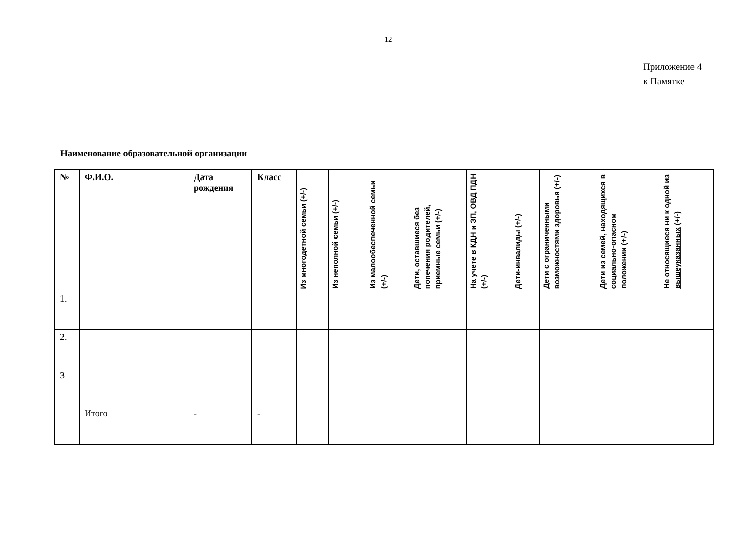12
Приложение 4
к Памятке
Наименование образовательной организации
| № | Ф.И.О. | Дата рождения | Класс | Из многодетной семьи (+/-) | Из неполной семьи (+/-) | Из малообеспеченной семьи (+/-) | Дети, оставшиеся без попечения родителей, приемные семьи (+/-) | На учете в КДН и ЗП, ОВД ПДН (+/-) | Дети-инвалиды (+/-) | Дети с ограниченными возможностями здоровья (+/-) | Дети из семей, находящихся в социально-опасном положении (+/-) | Не относящиеся ни к одной из вышеуказанных (+/-) |
| --- | --- | --- | --- | --- | --- | --- | --- | --- | --- | --- | --- | --- |
| 1. | | | | | | | | | | | | |
| 2. | | | | | | | | | | | | |
| 3 | | | | | | | | | | | | |
| | Итого | - | - | | | | | | | | | |